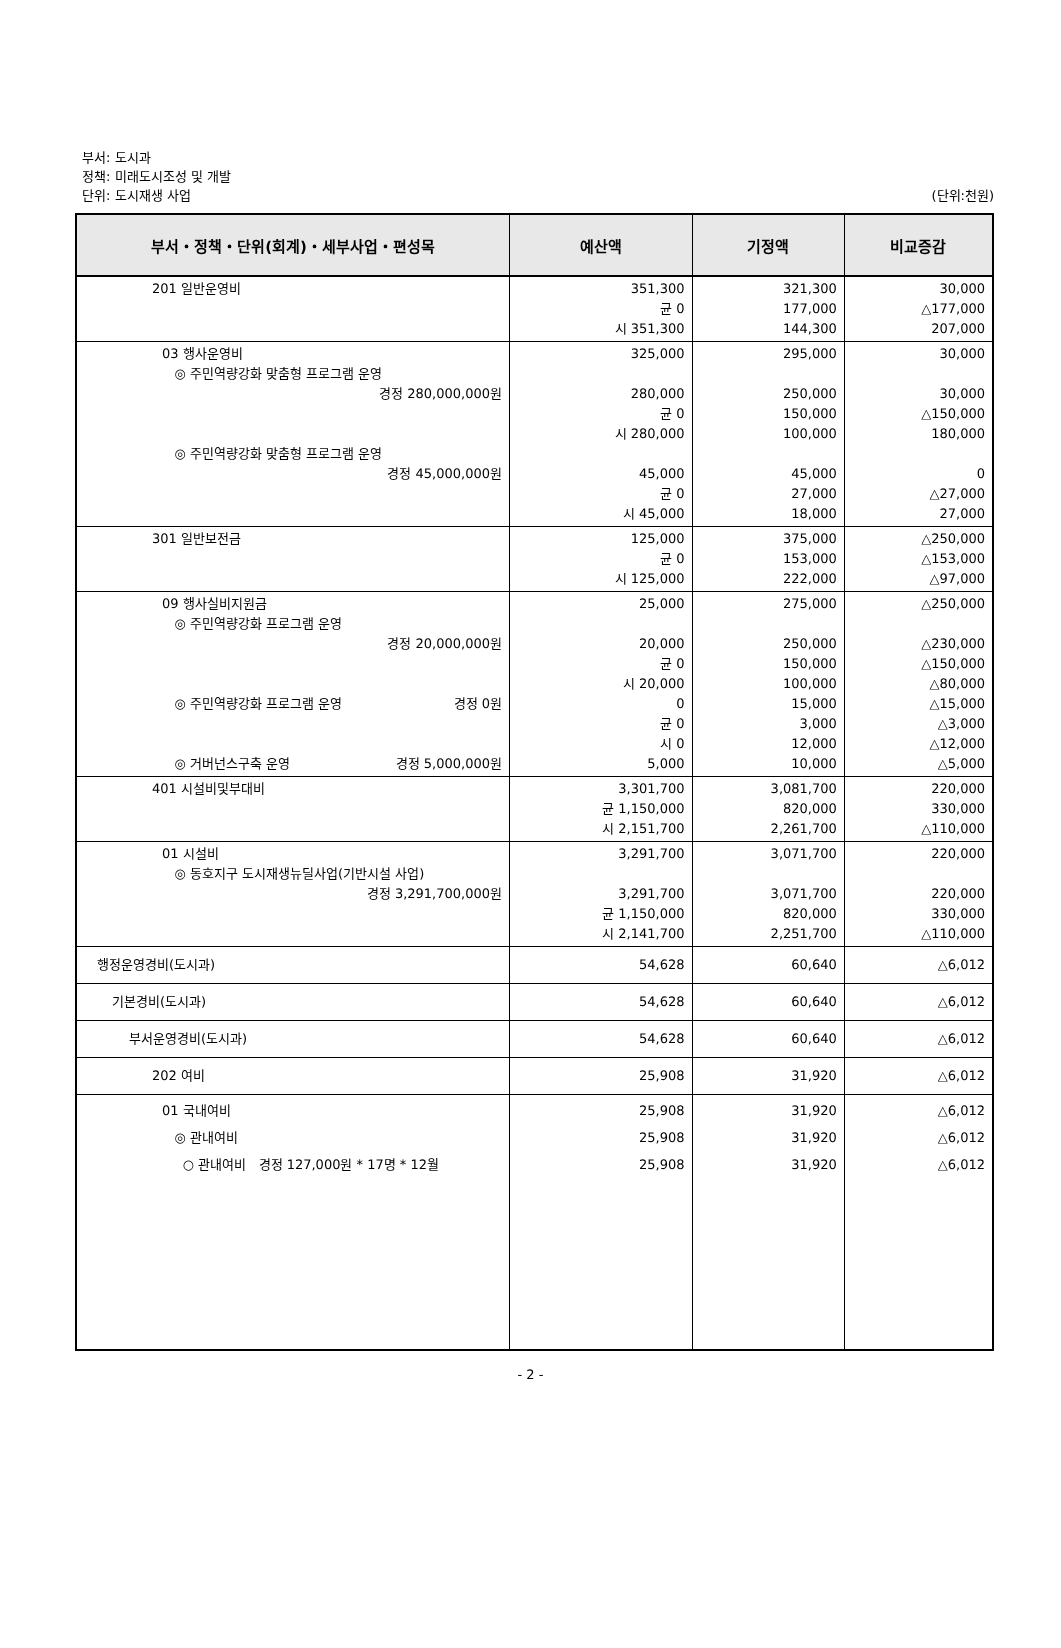부서: 도시과
정책: 미래도시조성 및 개발
단위: 도시재생 사업 (단위:천원)
| 부서・정책・단위(회계)・세부사업・편성목 | 예산액 | 기정액 | 비교증감 |
| --- | --- | --- | --- |
| 201 일반운영비 | 351,300 균 0 시 351,300 | 321,300 177,000 144,300 | 30,000 △177,000 207,000 |
| 03 행사운영비 ◎ 주민역량강화 맞춤형 프로그램 운영 경정 280,000,000원 ◎ 주민역량강화 맞춤형 프로그램 운영 경정 45,000,000원 | 325,000 280,000 균 0 시 280,000 45,000 균 0 시 45,000 | 295,000 250,000 150,000 100,000 45,000 27,000 18,000 | 30,000 30,000 △150,000 180,000 0 △27,000 27,000 |
| 301 일반보전금 | 125,000 균 0 시 125,000 | 375,000 153,000 222,000 | △250,000 △153,000 △97,000 |
| 09 행사실비지원금 ◎ 주민역량강화 프로그램 운영 경정 20,000,000원 ◎ 주민역량강화 프로그램 운영 경정 0원 ◎ 거버넌스구축 운영 경정 5,000,000원 | 25,000 20,000 균 0 시 20,000 0 균 0 시 0 5,000 | 275,000 250,000 150,000 100,000 15,000 3,000 12,000 10,000 | △250,000 △230,000 △150,000 △80,000 △15,000 △3,000 △12,000 △5,000 |
| 401 시설비및부대비 | 3,301,700 균 1,150,000 시 2,151,700 | 3,081,700 820,000 2,261,700 | 220,000 330,000 △110,000 |
| 01 시설비 ◎ 동호지구 도시재생뉴딜사업(기반시설 사업) 경정 3,291,700,000원 | 3,291,700 3,291,700 균 1,150,000 시 2,141,700 | 3,071,700 3,071,700 820,000 2,251,700 | 220,000 220,000 330,000 △110,000 |
| 행정운영경비(도시과) | 54,628 | 60,640 | △6,012 |
| 기본경비(도시과) | 54,628 | 60,640 | △6,012 |
| 부서운영경비(도시과) | 54,628 | 60,640 | △6,012 |
| 202 여비 | 25,908 | 31,920 | △6,012 |
| 01 국내여비 ◎ 관내여비 ○ 관내여비 경정 127,000원 * 17명 * 12월 | 25,908 25,908 25,908 | 31,920 31,920 31,920 | △6,012 △6,012 △6,012 |
- 2 -